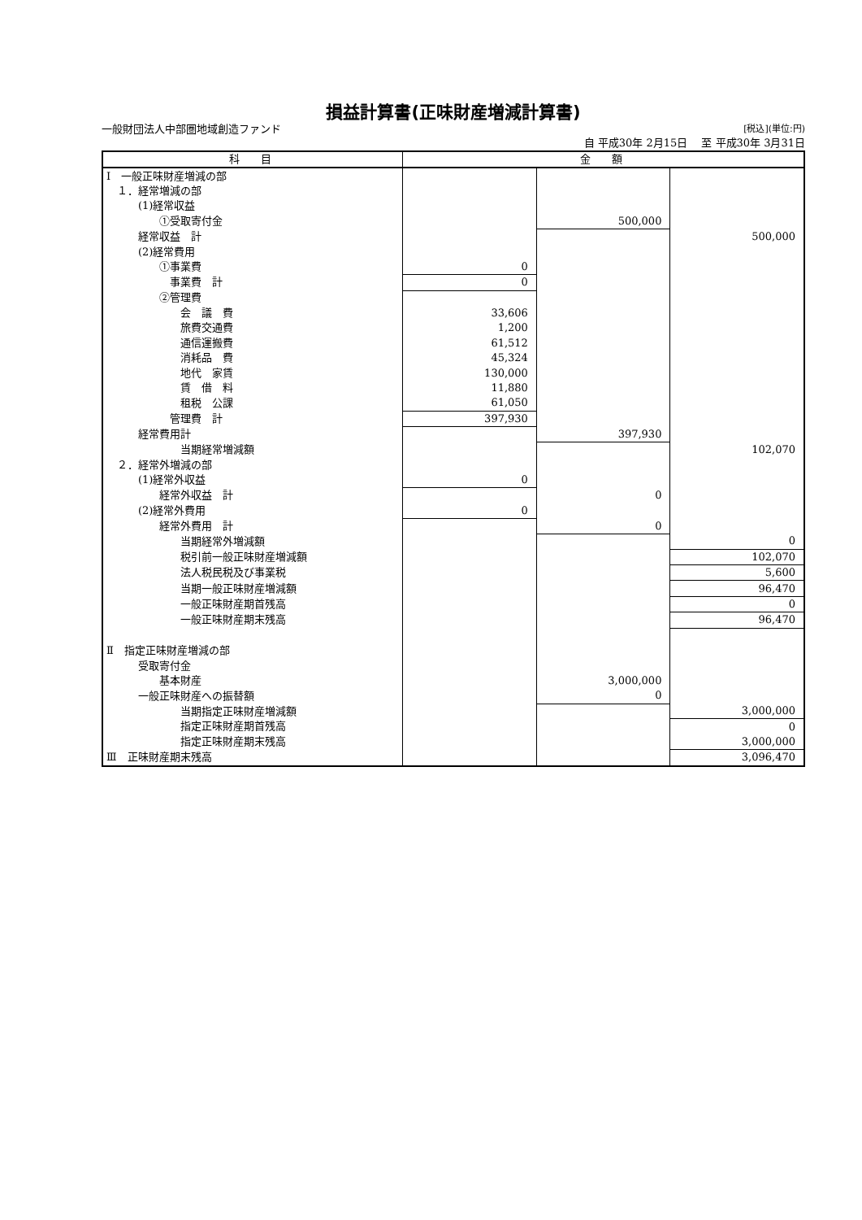損益計算書(正味財産増減計算書)
一般財団法人中部圏地域創造ファンド [税込](単位:円)
自 平成30年 2月15日　 至 平成30年 3月31日
| 科 目 | 金 額 | | |
| --- | --- | --- | --- |
| Ⅰ 一般正味財産増減の部 | | | |
| １．経常増減の部 | | | |
| (1)経常収益 | | | |
| ①受取寄付金 | | 500,000 | |
| 経常収益 計 | | | 500,000 |
| (2)経常費用 | | | |
| ①事業費 | 0 | | |
| 事業費 計 | 0 | | |
| ②管理費 | | | |
| 会 議 費 | 33,606 | | |
| 旅費交通費 | 1,200 | | |
| 通信運搬費 | 61,512 | | |
| 消耗品 費 | 45,324 | | |
| 地代 家賃 | 130,000 | | |
| 賃 借 料 | 11,880 | | |
| 租税 公課 | 61,050 | | |
| 管理費 計 | 397,930 | | |
| 経常費用計 | | 397,930 | |
| 当期経常増減額 | | | 102,070 |
| ２．経常外増減の部 | | | |
| (1)経常外収益 | 0 | | |
| 経常外収益 計 | | 0 | |
| (2)経常外費用 | 0 | | |
| 経常外費用 計 | | 0 | |
| 当期経常外増減額 | | | 0 |
| 税引前一般正味財産増減額 | | | 102,070 |
| 法人税民税及び事業税 | | | 5,600 |
| 当期一般正味財産増減額 | | | 96,470 |
| 一般正味財産期首残高 | | | 0 |
| 一般正味財産期末残高 | | | 96,470 |
| Ⅱ 指定正味財産増減の部 | | | |
| 受取寄付金 | | | |
| 基本財産 | | 3,000,000 | |
| 一般正味財産への振替額 | | 0 | |
| 当期指定正味財産増減額 | | | 3,000,000 |
| 指定正味財産期首残高 | | | 0 |
| 指定正味財産期末残高 | | | 3,000,000 |
| Ⅲ 正味財産期末残高 | | | 3,096,470 |